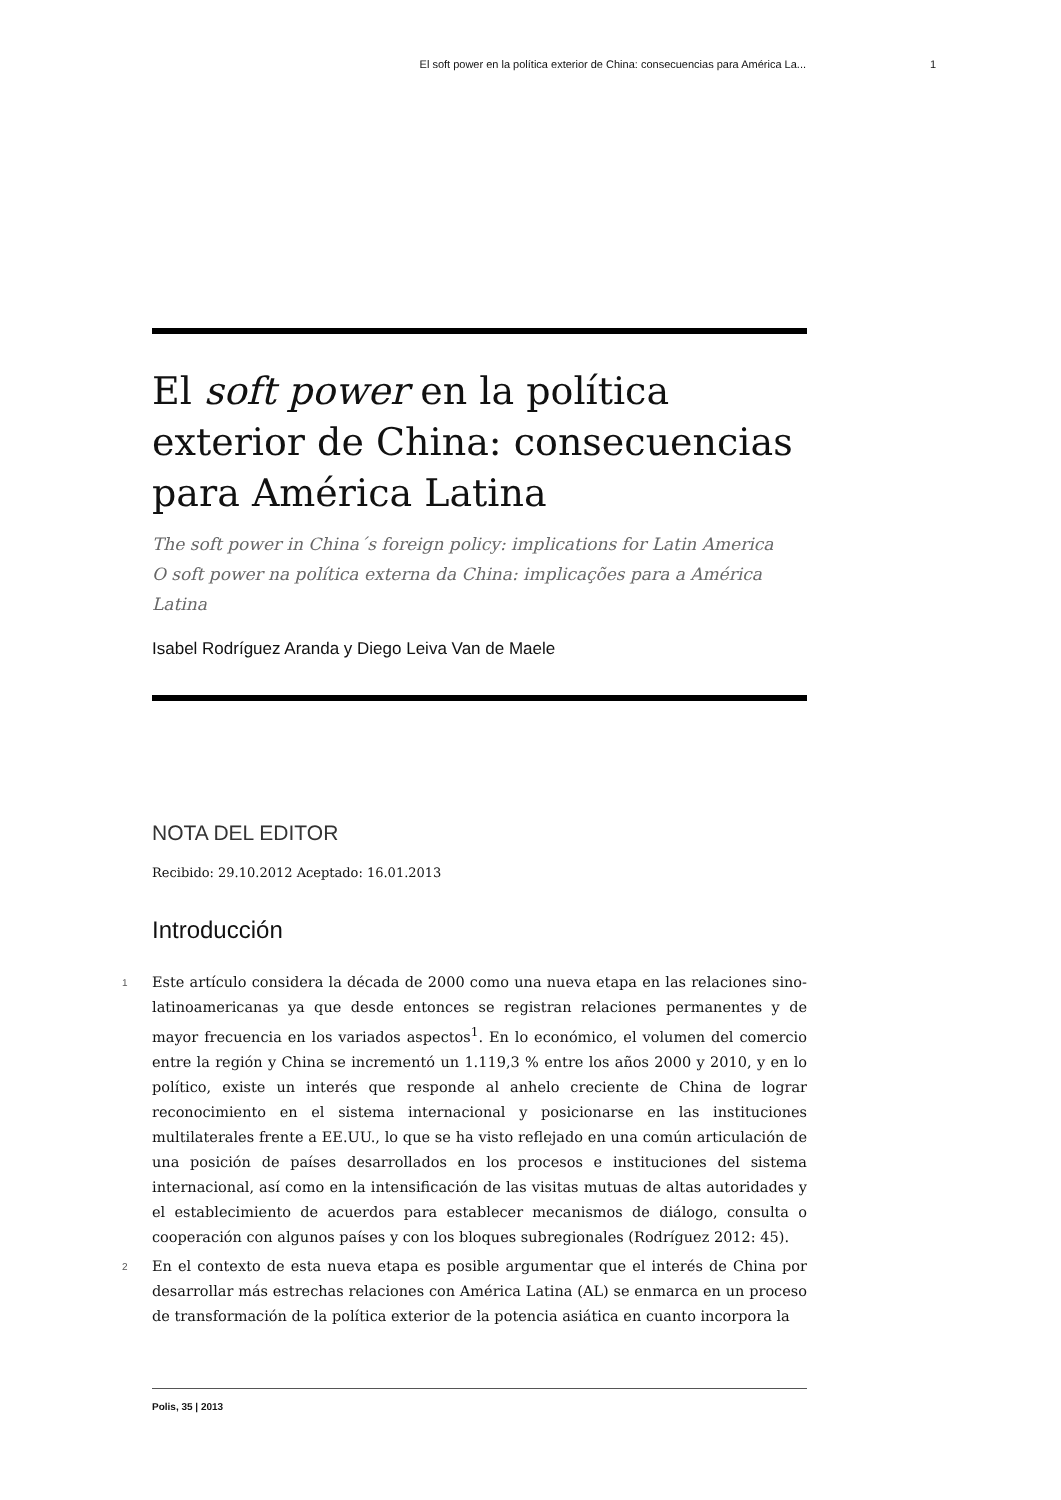El soft power en la política exterior de China: consecuencias para América La... 1
El soft power en la política exterior de China: consecuencias para América Latina
The soft power in China´s foreign policy: implications for Latin America
O soft power na política externa da China: implicações para a América Latina
Isabel Rodríguez Aranda y Diego Leiva Van de Maele
NOTA DEL EDITOR
Recibido: 29.10.2012 Aceptado: 16.01.2013
Introducción
1 Este artículo considera la década de 2000 como una nueva etapa en las relaciones sino-latinoamericanas ya que desde entonces se registran relaciones permanentes y de mayor frecuencia en los variados aspectos<sup>1</sup>. En lo económico, el volumen del comercio entre la región y China se incrementó un 1.119,3 % entre los años 2000 y 2010, y en lo político, existe un interés que responde al anhelo creciente de China de lograr reconocimiento en el sistema internacional y posicionarse en las instituciones multilaterales frente a EE.UU., lo que se ha visto reflejado en una común articulación de una posición de países desarrollados en los procesos e instituciones del sistema internacional, así como en la intensificación de las visitas mutuas de altas autoridades y el establecimiento de acuerdos para establecer mecanismos de diálogo, consulta o cooperación con algunos países y con los bloques subregionales (Rodríguez 2012: 45).
2 En el contexto de esta nueva etapa es posible argumentar que el interés de China por desarrollar más estrechas relaciones con América Latina (AL) se enmarca en un proceso de transformación de la política exterior de la potencia asiática en cuanto incorpora la
Polis, 35 | 2013